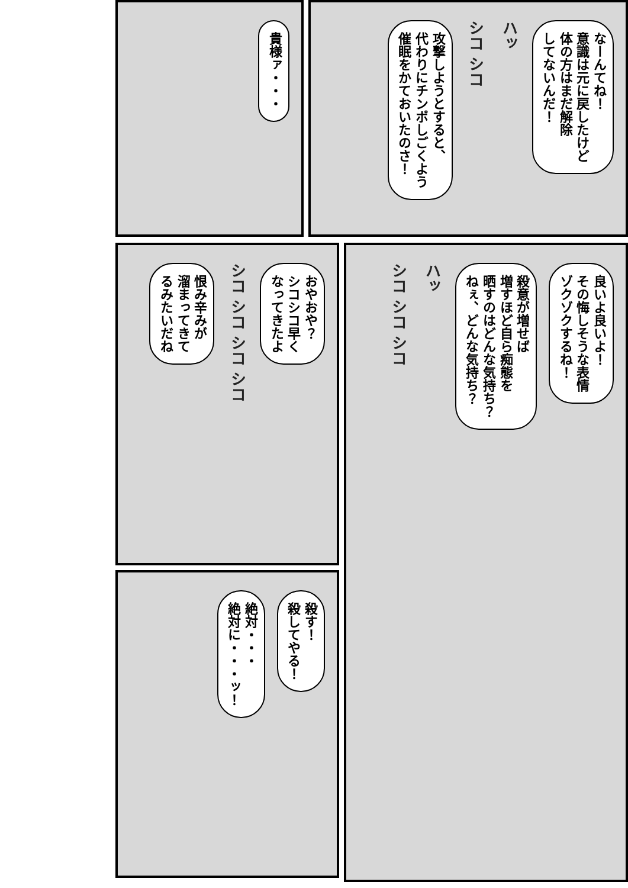なーんてね！
意識は元に戻したけど
体の方はまだ解除
してないんだ！
ハッ
シコ シコ
攻撃しようとすると、
代わりにチンポしごくよう
催眠をかておいたのさ！
貴様ァ・・・
良いよ良いよ！
その悔しそうな表情
ゾクゾクするね！
殺意が増せば
増すほど自ら痴態を
晒すのはどんな気持ち？
ねぇ、どんな気持ち？
ハッ
シコ シコ シコ
おやおや？
シコシコ早く
なってきたよ
シコ シコ シコ シコ
恨み辛みが
溜まってきて
るみたいだね
殺す！
殺してやる！
絶対・・・
絶対に・・・ッ！